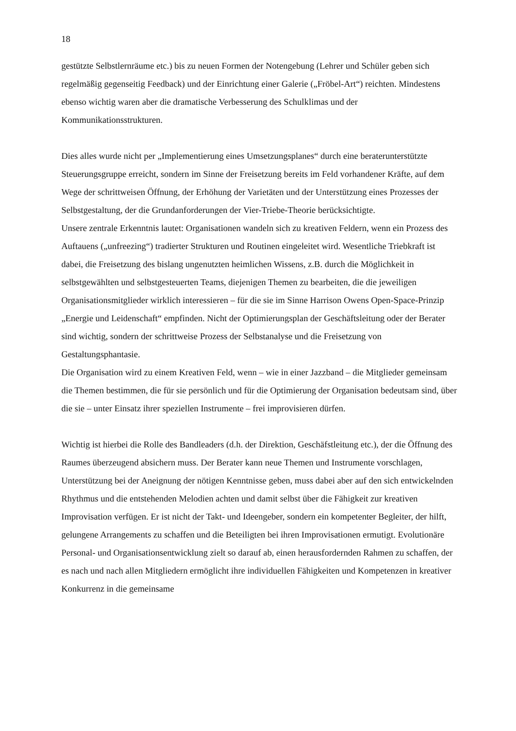18
gestützte Selbstlernräume etc.) bis zu neuen Formen der Notengebung (Lehrer und Schüler geben sich regelmäßig gegenseitig Feedback) und der Einrichtung einer Galerie („Fröbel-Art“) reichten. Mindestens ebenso wichtig waren aber die dramatische Verbesserung des Schulklimas und der Kommunikationsstrukturen.
Dies alles wurde nicht per „Implementierung eines Umsetzungsplanes“ durch eine beraterunterstützte Steuerungsgruppe erreicht, sondern im Sinne der Freisetzung bereits im Feld vorhandener Kräfte, auf dem Wege der schrittweisen Öffnung, der Erhöhung der Varietäten und der Unterstützung eines Prozesses der Selbstgestaltung, der die Grundanforderungen der Vier-Triebe-Theorie berücksichtigte.
Unsere zentrale Erkenntnis lautet: Organisationen wandeln sich zu kreativen Feldern, wenn ein Prozess des Auftauens („unfreezing“) tradierter Strukturen und Routinen eingeleitet wird. Wesentliche Triebkraft ist dabei, die Freisetzung des bislang ungenutzten heimlichen Wissens, z.B. durch die Möglichkeit in selbstgewählten und selbstgesteuerten Teams, diejenigen Themen zu bearbeiten, die die jeweiligen Organisationsmitglieder wirklich interessieren – für die sie im Sinne Harrison Owens Open-Space-Prinzip „Energie und Leidenschaft“ empfinden. Nicht der Optimierungsplan der Geschäftsleitung oder der Berater sind wichtig, sondern der schrittweise Prozess der Selbstanalyse und die Freisetzung von Gestaltungsphantasie.
Die Organisation wird zu einem Kreativen Feld, wenn – wie in einer Jazzband – die Mitglieder gemeinsam die Themen bestimmen, die für sie persönlich und für die Optimierung der Organisation bedeutsam sind, über die sie – unter Einsatz ihrer speziellen Instrumente – frei improvisieren dürfen.
Wichtig ist hierbei die Rolle des Bandleaders (d.h. der Direktion, Geschäfstleitung etc.), der die Öffnung des Raumes überzeugend absichern muss. Der Berater kann neue Themen und Instrumente vorschlagen, Unterstützung bei der Aneignung der nötigen Kenntnisse geben, muss dabei aber auf den sich entwickelnden Rhythmus und die entstehenden Melodien achten und damit selbst über die Fähigkeit zur kreativen Improvisation verfügen. Er ist nicht der Takt- und Ideengeber, sondern ein kompetenter Begleiter, der hilft, gelungene Arrangements zu schaffen und die Beteiligten bei ihren Improvisationen ermutigt. Evolutionäre Personal- und Organisationsentwicklung zielt so darauf ab, einen herausfordernden Rahmen zu schaffen, der es nach und nach allen Mitgliedern ermöglicht ihre individuellen Fähigkeiten und Kompetenzen in kreativer Konkurrenz in die gemeinsame